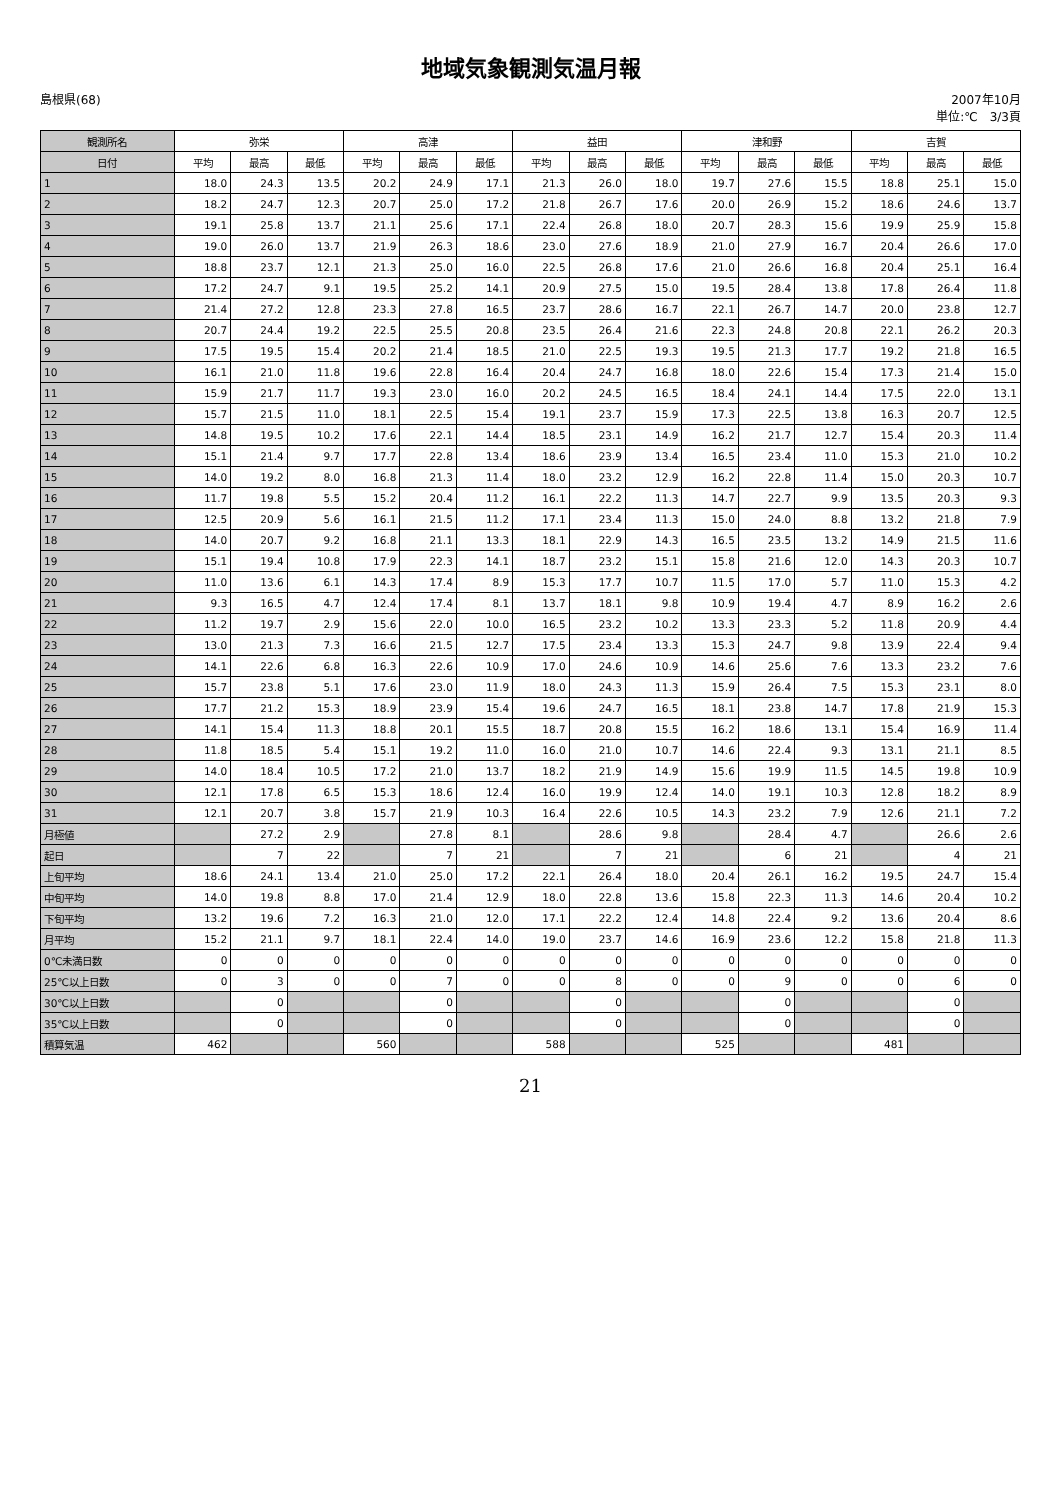地域気象観測気温月報
島根県(68) 2007年10月
単位:℃　3/3頁
| 観測所名 | 弥栄 | | | 高津 | | | 益田 | | | 津和野 | | | 吉賀 | | |
| --- | --- | --- | --- | --- | --- | --- | --- | --- | --- | --- | --- | --- | --- | --- | --- |
| 日付 | 平均 | 最高 | 最低 | 平均 | 最高 | 最低 | 平均 | 最高 | 最低 | 平均 | 最高 | 最低 | 平均 | 最高 | 最低 |
| 1 | 18.0 | 24.3 | 13.5 | 20.2 | 24.9 | 17.1 | 21.3 | 26.0 | 18.0 | 19.7 | 27.6 | 15.5 | 18.8 | 25.1 | 15.0 |
| 2 | 18.2 | 24.7 | 12.3 | 20.7 | 25.0 | 17.2 | 21.8 | 26.7 | 17.6 | 20.0 | 26.9 | 15.2 | 18.6 | 24.6 | 13.7 |
| 3 | 19.1 | 25.8 | 13.7 | 21.1 | 25.6 | 17.1 | 22.4 | 26.8 | 18.0 | 20.7 | 28.3 | 15.6 | 19.9 | 25.9 | 15.8 |
| 4 | 19.0 | 26.0 | 13.7 | 21.9 | 26.3 | 18.6 | 23.0 | 27.6 | 18.9 | 21.0 | 27.9 | 16.7 | 20.4 | 26.6 | 17.0 |
| 5 | 18.8 | 23.7 | 12.1 | 21.3 | 25.0 | 16.0 | 22.5 | 26.8 | 17.6 | 21.0 | 26.6 | 16.8 | 20.4 | 25.1 | 16.4 |
| 6 | 17.2 | 24.7 | 9.1 | 19.5 | 25.2 | 14.1 | 20.9 | 27.5 | 15.0 | 19.5 | 28.4 | 13.8 | 17.8 | 26.4 | 11.8 |
| 7 | 21.4 | 27.2 | 12.8 | 23.3 | 27.8 | 16.5 | 23.7 | 28.6 | 16.7 | 22.1 | 26.7 | 14.7 | 20.0 | 23.8 | 12.7 |
| 8 | 20.7 | 24.4 | 19.2 | 22.5 | 25.5 | 20.8 | 23.5 | 26.4 | 21.6 | 22.3 | 24.8 | 20.8 | 22.1 | 26.2 | 20.3 |
| 9 | 17.5 | 19.5 | 15.4 | 20.2 | 21.4 | 18.5 | 21.0 | 22.5 | 19.3 | 19.5 | 21.3 | 17.7 | 19.2 | 21.8 | 16.5 |
| 10 | 16.1 | 21.0 | 11.8 | 19.6 | 22.8 | 16.4 | 20.4 | 24.7 | 16.8 | 18.0 | 22.6 | 15.4 | 17.3 | 21.4 | 15.0 |
| 11 | 15.9 | 21.7 | 11.7 | 19.3 | 23.0 | 16.0 | 20.2 | 24.5 | 16.5 | 18.4 | 24.1 | 14.4 | 17.5 | 22.0 | 13.1 |
| 12 | 15.7 | 21.5 | 11.0 | 18.1 | 22.5 | 15.4 | 19.1 | 23.7 | 15.9 | 17.3 | 22.5 | 13.8 | 16.3 | 20.7 | 12.5 |
| 13 | 14.8 | 19.5 | 10.2 | 17.6 | 22.1 | 14.4 | 18.5 | 23.1 | 14.9 | 16.2 | 21.7 | 12.7 | 15.4 | 20.3 | 11.4 |
| 14 | 15.1 | 21.4 | 9.7 | 17.7 | 22.8 | 13.4 | 18.6 | 23.9 | 13.4 | 16.5 | 23.4 | 11.0 | 15.3 | 21.0 | 10.2 |
| 15 | 14.0 | 19.2 | 8.0 | 16.8 | 21.3 | 11.4 | 18.0 | 23.2 | 12.9 | 16.2 | 22.8 | 11.4 | 15.0 | 20.3 | 10.7 |
| 16 | 11.7 | 19.8 | 5.5 | 15.2 | 20.4 | 11.2 | 16.1 | 22.2 | 11.3 | 14.7 | 22.7 | 9.9 | 13.5 | 20.3 | 9.3 |
| 17 | 12.5 | 20.9 | 5.6 | 16.1 | 21.5 | 11.2 | 17.1 | 23.4 | 11.3 | 15.0 | 24.0 | 8.8 | 13.2 | 21.8 | 7.9 |
| 18 | 14.0 | 20.7 | 9.2 | 16.8 | 21.1 | 13.3 | 18.1 | 22.9 | 14.3 | 16.5 | 23.5 | 13.2 | 14.9 | 21.5 | 11.6 |
| 19 | 15.1 | 19.4 | 10.8 | 17.9 | 22.3 | 14.1 | 18.7 | 23.2 | 15.1 | 15.8 | 21.6 | 12.0 | 14.3 | 20.3 | 10.7 |
| 20 | 11.0 | 13.6 | 6.1 | 14.3 | 17.4 | 8.9 | 15.3 | 17.7 | 10.7 | 11.5 | 17.0 | 5.7 | 11.0 | 15.3 | 4.2 |
| 21 | 9.3 | 16.5 | 4.7 | 12.4 | 17.4 | 8.1 | 13.7 | 18.1 | 9.8 | 10.9 | 19.4 | 4.7 | 8.9 | 16.2 | 2.6 |
| 22 | 11.2 | 19.7 | 2.9 | 15.6 | 22.0 | 10.0 | 16.5 | 23.2 | 10.2 | 13.3 | 23.3 | 5.2 | 11.8 | 20.9 | 4.4 |
| 23 | 13.0 | 21.3 | 7.3 | 16.6 | 21.5 | 12.7 | 17.5 | 23.4 | 13.3 | 15.3 | 24.7 | 9.8 | 13.9 | 22.4 | 9.4 |
| 24 | 14.1 | 22.6 | 6.8 | 16.3 | 22.6 | 10.9 | 17.0 | 24.6 | 10.9 | 14.6 | 25.6 | 7.6 | 13.3 | 23.2 | 7.6 |
| 25 | 15.7 | 23.8 | 5.1 | 17.6 | 23.0 | 11.9 | 18.0 | 24.3 | 11.3 | 15.9 | 26.4 | 7.5 | 15.3 | 23.1 | 8.0 |
| 26 | 17.7 | 21.2 | 15.3 | 18.9 | 23.9 | 15.4 | 19.6 | 24.7 | 16.5 | 18.1 | 23.8 | 14.7 | 17.8 | 21.9 | 15.3 |
| 27 | 14.1 | 15.4 | 11.3 | 18.8 | 20.1 | 15.5 | 18.7 | 20.8 | 15.5 | 16.2 | 18.6 | 13.1 | 15.4 | 16.9 | 11.4 |
| 28 | 11.8 | 18.5 | 5.4 | 15.1 | 19.2 | 11.0 | 16.0 | 21.0 | 10.7 | 14.6 | 22.4 | 9.3 | 13.1 | 21.1 | 8.5 |
| 29 | 14.0 | 18.4 | 10.5 | 17.2 | 21.0 | 13.7 | 18.2 | 21.9 | 14.9 | 15.6 | 19.9 | 11.5 | 14.5 | 19.8 | 10.9 |
| 30 | 12.1 | 17.8 | 6.5 | 15.3 | 18.6 | 12.4 | 16.0 | 19.9 | 12.4 | 14.0 | 19.1 | 10.3 | 12.8 | 18.2 | 8.9 |
| 31 | 12.1 | 20.7 | 3.8 | 15.7 | 21.9 | 10.3 | 16.4 | 22.6 | 10.5 | 14.3 | 23.2 | 7.9 | 12.6 | 21.1 | 7.2 |
| 月極値 | | 27.2 | 2.9 | | 27.8 | 8.1 | | 28.6 | 9.8 | | 28.4 | 4.7 | | 26.6 | 2.6 |
| 起日 | | 7 | 22 | | 7 | 21 | | 7 | 21 | | 6 | 21 | | 4 | 21 |
| 上旬平均 | 18.6 | 24.1 | 13.4 | 21.0 | 25.0 | 17.2 | 22.1 | 26.4 | 18.0 | 20.4 | 26.1 | 16.2 | 19.5 | 24.7 | 15.4 |
| 中旬平均 | 14.0 | 19.8 | 8.8 | 17.0 | 21.4 | 12.9 | 18.0 | 22.8 | 13.6 | 15.8 | 22.3 | 11.3 | 14.6 | 20.4 | 10.2 |
| 下旬平均 | 13.2 | 19.6 | 7.2 | 16.3 | 21.0 | 12.0 | 17.1 | 22.2 | 12.4 | 14.8 | 22.4 | 9.2 | 13.6 | 20.4 | 8.6 |
| 月平均 | 15.2 | 21.1 | 9.7 | 18.1 | 22.4 | 14.0 | 19.0 | 23.7 | 14.6 | 16.9 | 23.6 | 12.2 | 15.8 | 21.8 | 11.3 |
| 0℃未満日数 | 0 | 0 | 0 | 0 | 0 | 0 | 0 | 0 | 0 | 0 | 0 | 0 | 0 | 0 | 0 |
| 25℃以上日数 | 0 | 3 | 0 | 0 | 7 | 0 | 0 | 8 | 0 | 0 | 9 | 0 | 0 | 6 | 0 |
| 30℃以上日数 | | 0 | | | 0 | | | 0 | | | 0 | | | 0 | |
| 35℃以上日数 | | 0 | | | 0 | | | 0 | | | 0 | | | 0 | |
| 積算気温 | 462 | | | 560 | | | 588 | | | 525 | | | 481 | | |
21